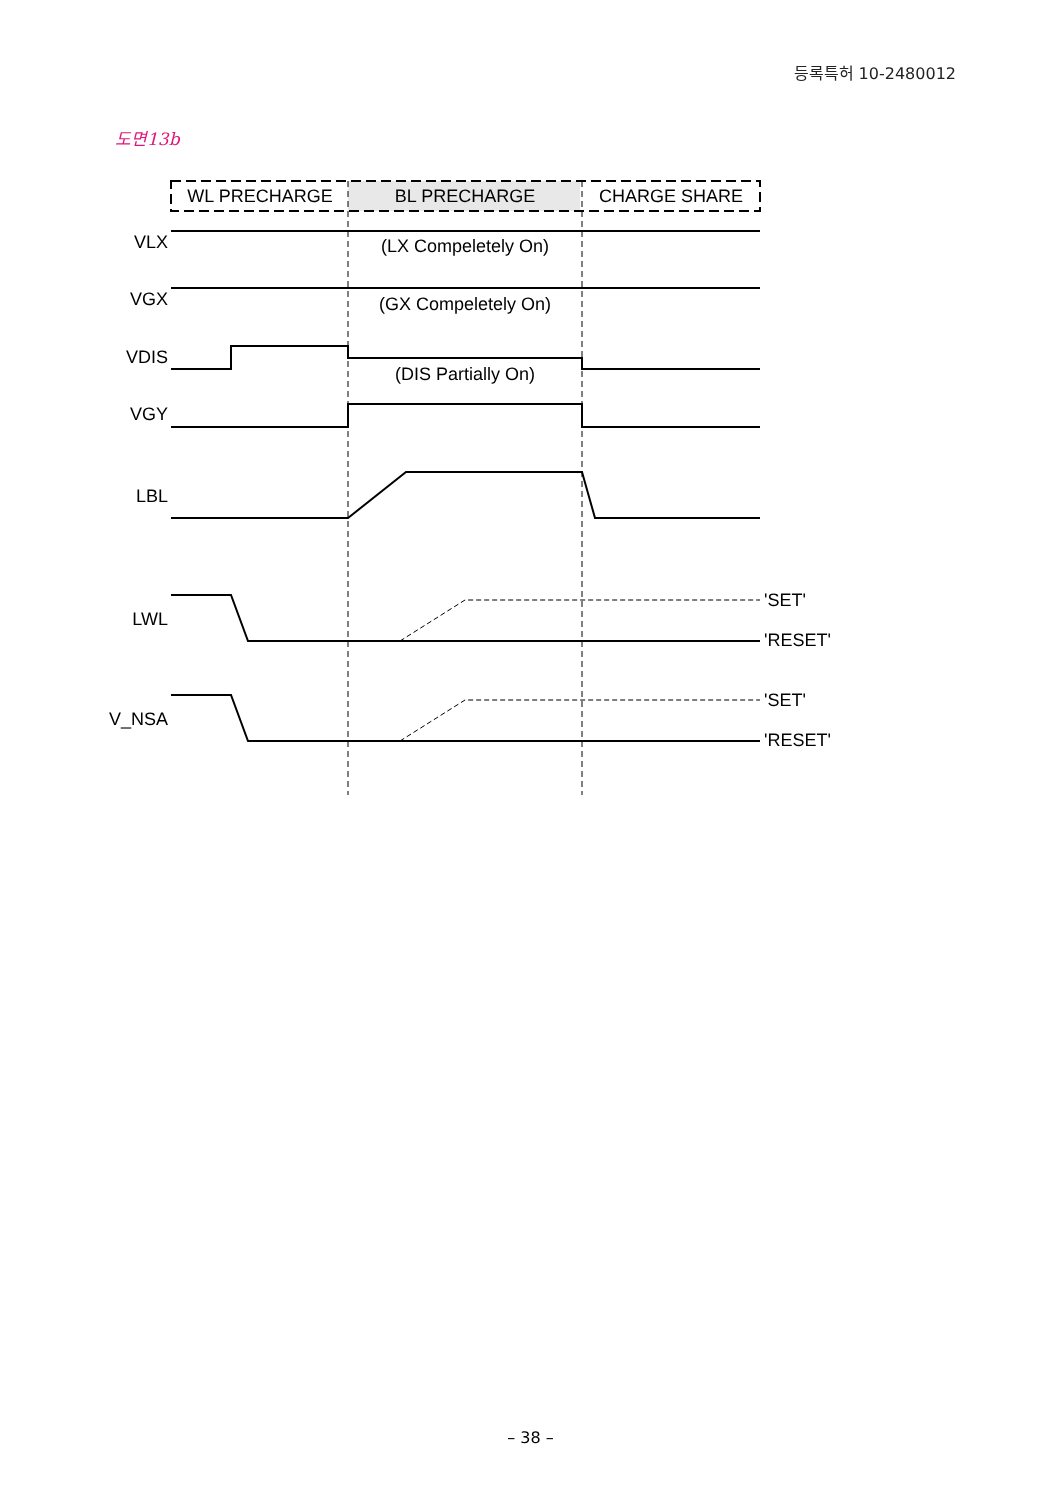등록특허 10-2480012
도면13b
WL PRECHARGE
BL PRECHARGE
CHARGE SHARE
VLX
VGX
VDIS
VGY
LBL
LWL
V_NSA
(LX Compeletely On)
(GX Compeletely On)
(DIS Partially On)
'SET'
'RESET'
'SET'
'RESET'
– 38 –